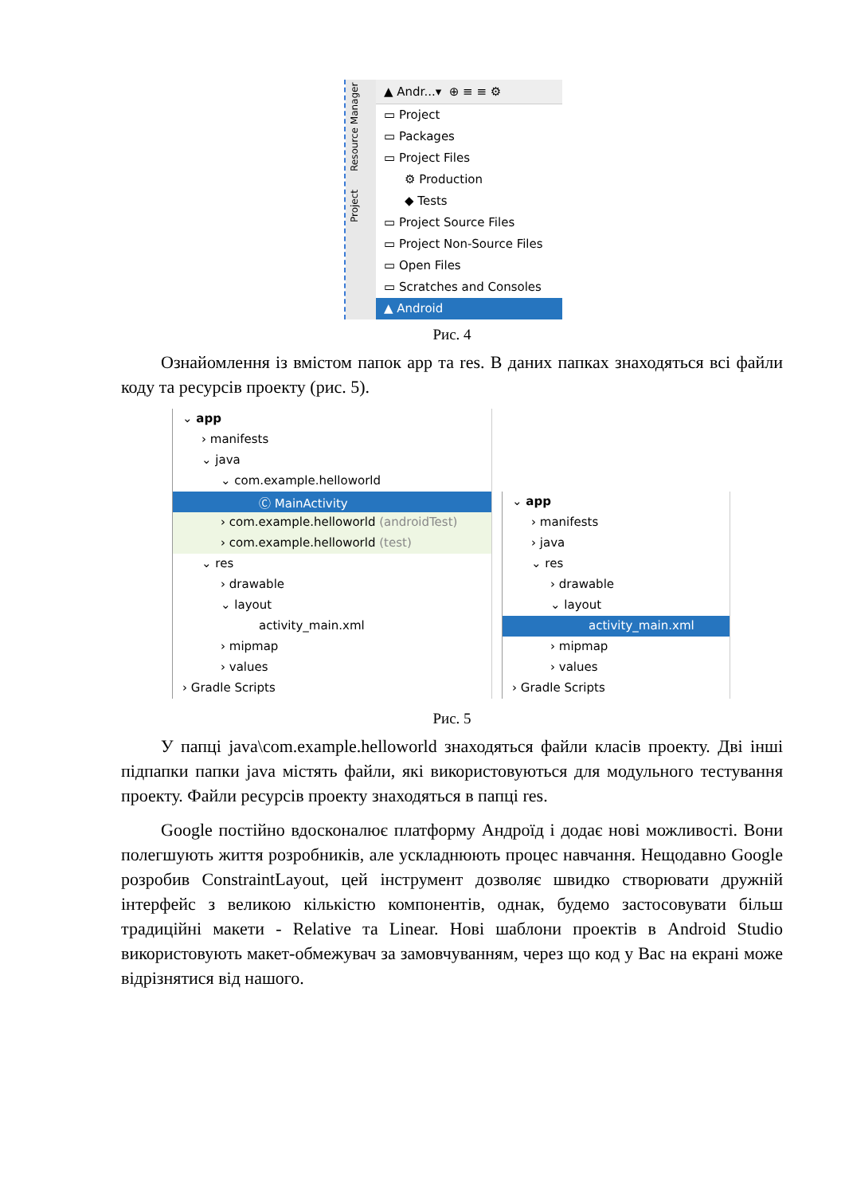Project Resource Manager
▲ Andr...▾ ⊕ ≡ ≡ ⚙
▭ Project
▭ Packages
▭ Project Files
⚙ Production
◆ Tests
▭ Project Source Files
▭ Project Non-Source Files
▭ Open Files
▭ Scratches and Consoles
▲ Android
Рис. 4
Ознайомлення із вмістом папок app та res. В даних папках знаходяться всі файли коду та ресурсів проекту (рис. 5).
⌄ app
› manifests
⌄ java
⌄ com.example.helloworld
Ⓒ MainActivity
› com.example.helloworld (androidTest)
› com.example.helloworld (test)
⌄ res
› drawable
⌄ layout
activity_main.xml
› mipmap
› values
› Gradle Scripts
⌄ app
› manifests
› java
⌄ res
› drawable
⌄ layout
activity_main.xml
› mipmap
› values
› Gradle Scripts
Рис. 5
У папці java\com.example.helloworld знаходяться файли класів проекту. Дві інші підпапки папки java містять файли, які використовуються для модульного тестування проекту. Файли ресурсів проекту знаходяться в папці res.
Google постійно вдосконалює платформу Андроїд і додає нові можливості. Вони полегшують життя розробників, але ускладнюють процес навчання. Нещодавно Google розробив ConstraintLayout, цей інструмент дозволяє швидко створювати дружній інтерфейс з великою кількістю компонентів, однак, будемо застосовувати більш традиційні макети - Relative та Linear. Нові шаблони проектів в Android Studio використовують макет-обмежувач за замовчуванням, через що код у Вас на екрані може відрізнятися від нашого.